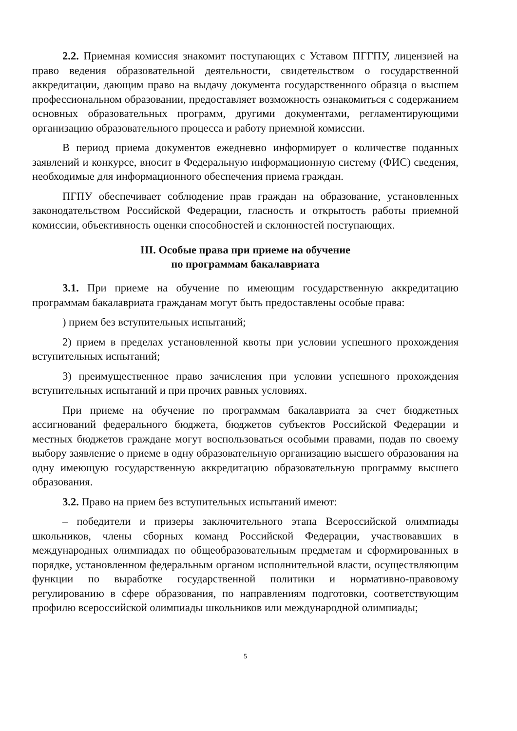2.2. Приемная комиссия знакомит поступающих с Уставом ПГГПУ, лицензией на право ведения образовательной деятельности, свидетельством о государственной аккредитации, дающим право на выдачу документа государственного образца о высшем профессиональном образовании, предоставляет возможность ознакомиться с содержанием основных образовательных программ, другими документами, регламентирующими организацию образовательного процесса и работу приемной комиссии.
В период приема документов ежедневно информирует о количестве поданных заявлений и конкурсе, вносит в Федеральную информационную систему (ФИС) сведения, необходимые для информационного обеспечения приема граждан.
ПГПУ обеспечивает соблюдение прав граждан на образование, установленных законодательством Российской Федерации, гласность и открытость работы приемной комиссии, объективность оценки способностей и склонностей поступающих.
III. Особые права при приеме на обучение
по программам бакалавриата
3.1. При приеме на обучение по имеющим государственную аккредитацию программам бакалавриата гражданам могут быть предоставлены особые права:
) прием без вступительных испытаний;
2) прием в пределах установленной квоты при условии успешного прохождения вступительных испытаний;
3) преимущественное право зачисления при условии успешного прохождения вступительных испытаний и при прочих равных условиях.
При приеме на обучение по программам бакалавриата за счет бюджетных ассигнований федерального бюджета, бюджетов субъектов Российской Федерации и местных бюджетов граждане могут воспользоваться особыми правами, подав по своему выбору заявление о приеме в одну образовательную организацию высшего образования на одну имеющую государственную аккредитацию образовательную программу высшего образования.
3.2. Право на прием без вступительных испытаний имеют:
– победители и призеры заключительного этапа Всероссийской олимпиады школьников, члены сборных команд Российской Федерации, участвовавших в международных олимпиадах по общеобразовательным предметам и сформированных в порядке, установленном федеральным органом исполнительной власти, осуществляющим функции по выработке государственной политики и нормативно-правовому регулированию в сфере образования, по направлениям подготовки, соответствующим профилю всероссийской олимпиады школьников или международной олимпиады;
5